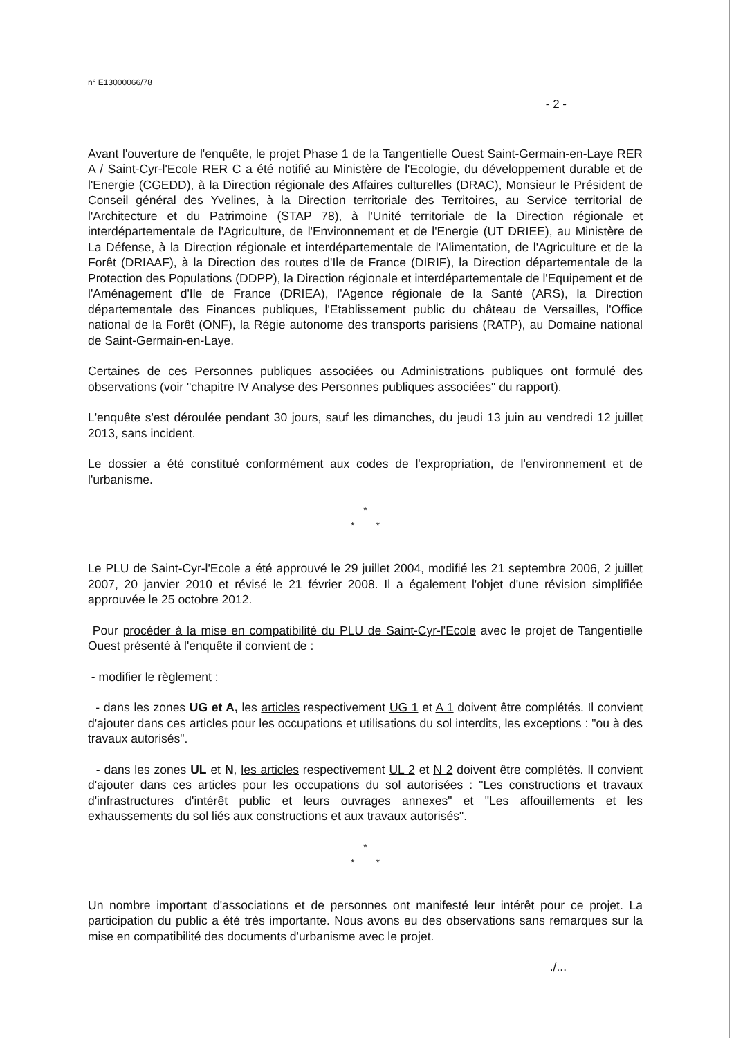n° E13000066/78
- 2 -
Avant l'ouverture de l'enquête, le projet Phase 1 de la Tangentielle Ouest Saint-Germain-en-Laye RER A / Saint-Cyr-l'Ecole RER C a été notifié au Ministère de l'Ecologie, du développement durable et de l'Energie (CGEDD), à la Direction régionale des Affaires culturelles (DRAC), Monsieur le Président de Conseil général des Yvelines, à la Direction territoriale des Territoires, au Service territorial de l'Architecture et du Patrimoine (STAP 78), à l'Unité territoriale de la Direction régionale et interdépartementale de l'Agriculture, de l'Environnement et de l'Energie (UT DRIEE), au Ministère de La Défense, à la Direction régionale et interdépartementale de l'Alimentation, de l'Agriculture et de la Forêt (DRIAAF), à la Direction des routes d'Ile de France (DIRIF), la Direction départementale de la Protection des Populations (DDPP), la Direction régionale et interdépartementale de l'Equipement et de l'Aménagement d'Ile de France (DRIEA), l'Agence régionale de la Santé (ARS), la Direction départementale des Finances publiques, l'Etablissement public du château de Versailles, l'Office national de la Forêt (ONF), la Régie autonome des transports parisiens (RATP), au Domaine national de Saint-Germain-en-Laye.
Certaines de ces Personnes publiques associées ou Administrations publiques ont formulé des observations (voir "chapitre IV Analyse des Personnes publiques associées" du rapport).
L'enquête s'est déroulée pendant 30 jours, sauf les dimanches, du jeudi 13 juin au vendredi 12 juillet 2013, sans incident.
Le dossier a été constitué conformément aux codes de l'expropriation, de l'environnement et de l'urbanisme.
*
* *
Le PLU de Saint-Cyr-l'Ecole a été approuvé le 29 juillet 2004, modifié les 21 septembre 2006, 2 juillet 2007, 20 janvier 2010 et révisé le 21 février 2008. Il a également l'objet d'une révision simplifiée approuvée le 25 octobre 2012.
Pour procéder à la mise en compatibilité du PLU de Saint-Cyr-l'Ecole avec le projet de Tangentielle Ouest présenté à l'enquête il convient de :
- modifier le règlement :
- dans les zones UG et A, les articles respectivement UG 1 et A 1 doivent être complétés. Il convient d'ajouter dans ces articles pour les occupations et utilisations du sol interdits, les exceptions : "ou à des travaux autorisés".
- dans les zones UL et N, les articles respectivement UL 2 et N 2 doivent être complétés. Il convient d'ajouter dans ces articles pour les occupations du sol autorisées : "Les constructions et travaux d'infrastructures d'intérêt public et leurs ouvrages annexes" et "Les affouillements et les exhaussements du sol liés aux constructions et aux travaux autorisés".
*
* *
Un nombre important d'associations et de personnes ont manifesté leur intérêt pour ce projet. La participation du public a été très importante. Nous avons eu des observations sans remarques sur la mise en compatibilité des documents d'urbanisme avec le projet.
./...